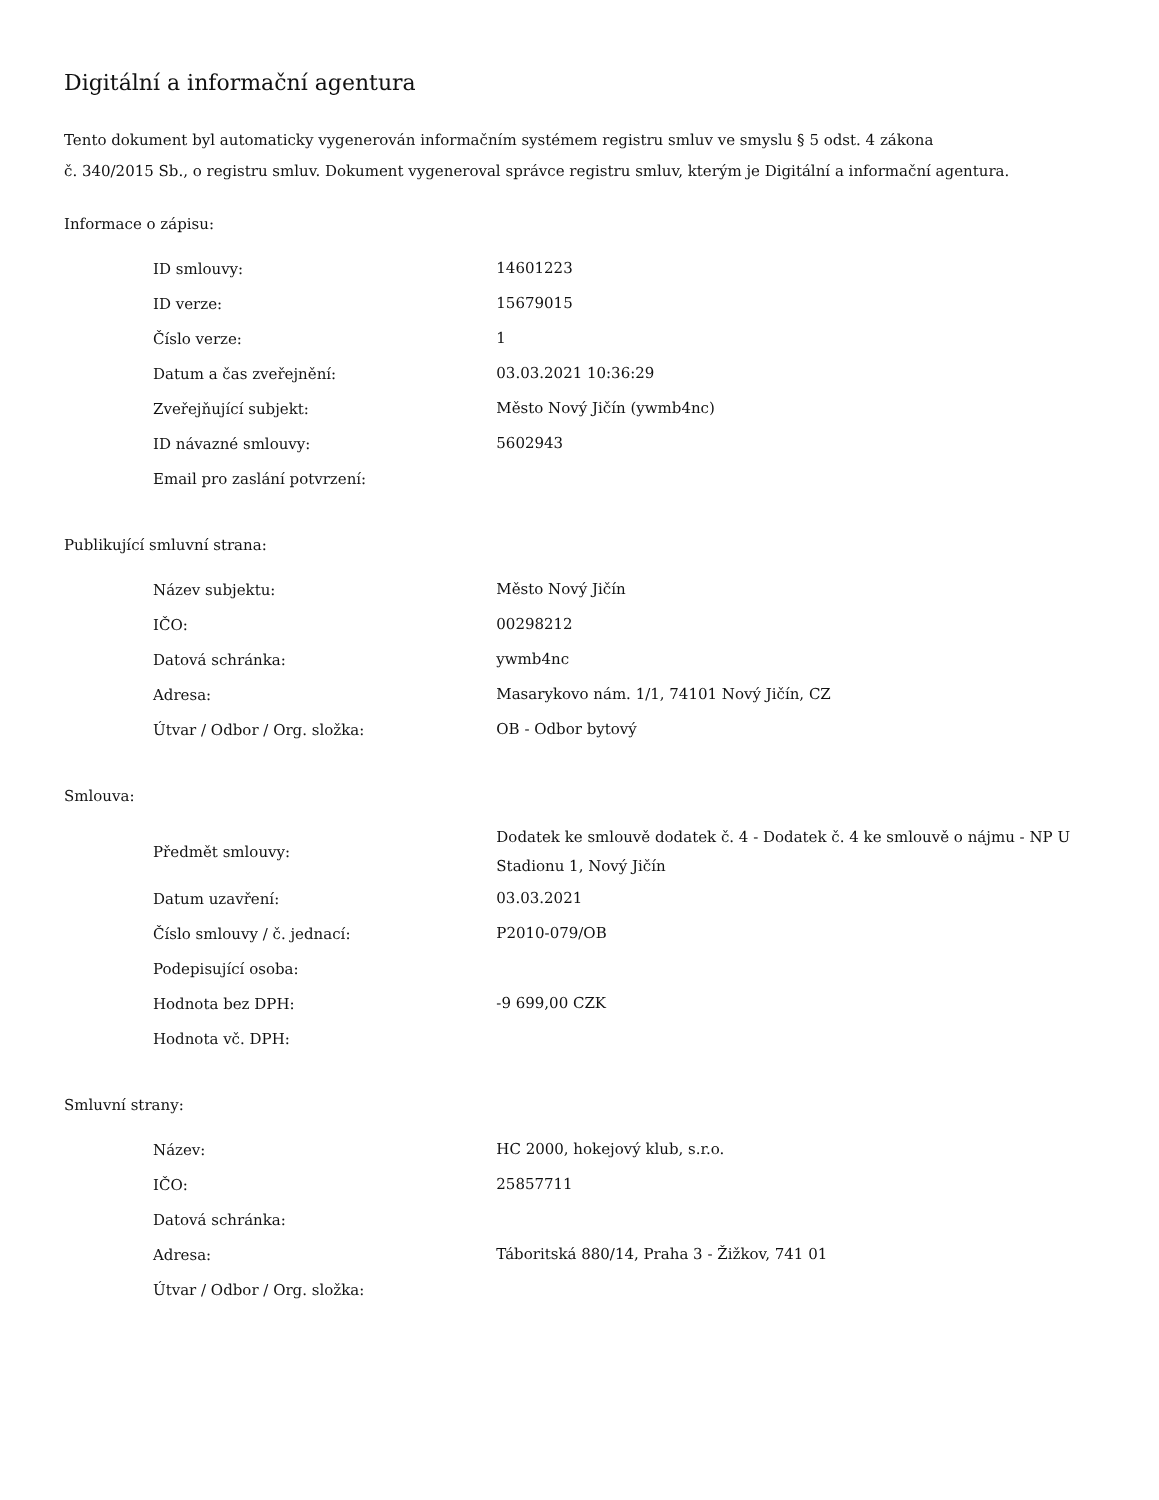Digitální a informační agentura
Tento dokument byl automaticky vygenerován informačním systémem registru smluv ve smyslu § 5 odst. 4 zákona
č. 340/2015 Sb., o registru smluv. Dokument vygeneroval správce registru smluv, kterým je Digitální a informační agentura.
Informace o zápisu:
| ID smlouvy: | 14601223 |
| ID verze: | 15679015 |
| Číslo verze: | 1 |
| Datum a čas zveřejnění: | 03.03.2021 10:36:29 |
| Zveřejňující subjekt: | Město Nový Jičín (ywmb4nc) |
| ID návazné smlouvy: | 5602943 |
| Email pro zaslání potvrzení: | |
Publikující smluvní strana:
| Název subjektu: | Město Nový Jičín |
| IČO: | 00298212 |
| Datová schránka: | ywmb4nc |
| Adresa: | Masarykovo nám. 1/1, 74101 Nový Jičín, CZ |
| Útvar / Odbor / Org. složka: | OB - Odbor bytový |
Smlouva:
| Předmět smlouvy: | Dodatek ke smlouvě dodatek č. 4 - Dodatek č. 4 ke smlouvě o nájmu - NP U Stadionu 1, Nový Jičín |
| Datum uzavření: | 03.03.2021 |
| Číslo smlouvy / č. jednací: | P2010-079/OB |
| Podepisující osoba: | |
| Hodnota bez DPH: | -9 699,00 CZK |
| Hodnota vč. DPH: | |
Smluvní strany:
| Název: | HC 2000, hokejový klub, s.r.o. |
| IČO: | 25857711 |
| Datová schránka: | |
| Adresa: | Táboritská 880/14, Praha 3 - Žižkov, 741 01 |
| Útvar / Odbor / Org. složka: | |